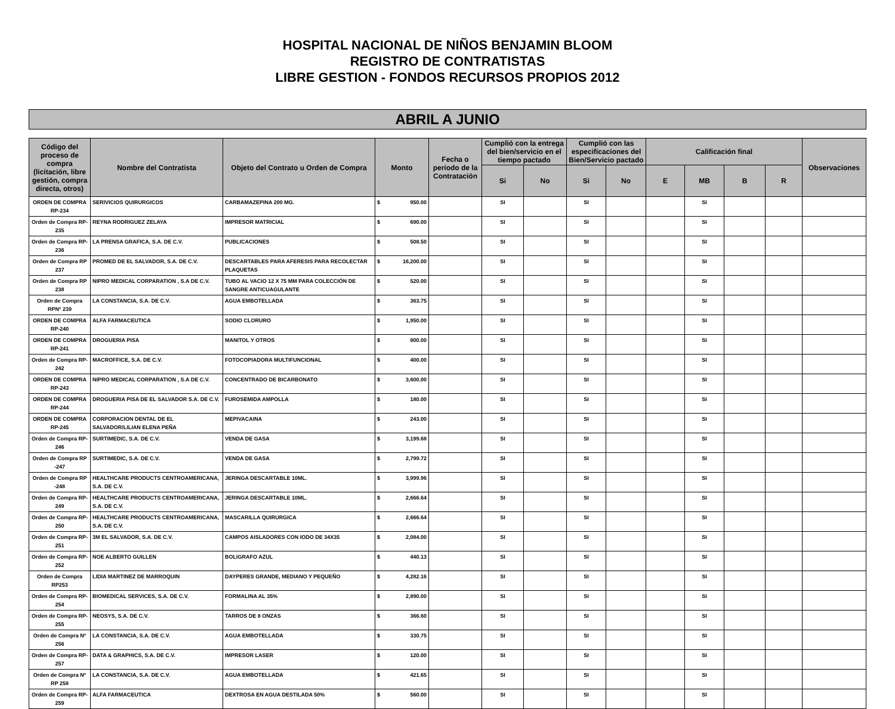HOSPITAL NACIONAL DE NIÑOS BENJAMIN BLOOM
REGISTRO DE CONTRATISTAS
LIBRE GESTION - FONDOS RECURSOS PROPIOS 2012
ABRIL A JUNIO
| Código del proceso de compra (licitación, libre gestión, compra directa, otros) | Nombre del Contratista | Objeto del Contrato u Orden de Compra | Monto | Fecha o período de la Contratación | Cumplió con la entrega del bien/servicio en el tiempo pactado | | Cumplió con las especificaciones del Bien/Servicio pactado | | Calificación final | | | | Observaciones |
| --- | --- | --- | --- | --- | --- | --- | --- | --- | --- | --- | --- | --- | --- |
| | | | | | Si | No | Si | No | E | MB | B | R | |
| ORDEN DE COMPRA RP-234 | SERIVICIOS QUIRURGICOS | CARBAMAZEPINA 200 MG. | $ 950.00 | | SI | | SI | | | SI | | | |
| Orden de Compra RP-235 | REYNA RODRIGUEZ ZELAYA | IMPRESOR MATRICIAL | $ 690.00 | | SI | | SI | | | SI | | | |
| Orden de Compra RP-236 | LA PRENSA GRAFICA, S.A. DE C.V. | PUBLICACIONES | $ 508.50 | | SI | | SI | | | SI | | | |
| Orden de Compra RP 237 | PROMED DE EL SALVADOR, S.A. DE C.V. | DESCARTABLES PARA AFERESIS PARA RECOLECTAR PLAQUETAS | $ 16,200.00 | | SI | | SI | | | SI | | | |
| Orden de Compra RP 238 | NIPRO MEDICAL CORPARATION , S.A DE C.V. | TUBO AL VACIO 12 X 75 MM PARA COLECCIÓN DE SANGRE ANTICUAGULANTE | $ 520.00 | | SI | | SI | | | SI | | | |
| Orden de Compra RPNº 239 | LA CONSTANCIA, S.A. DE C.V. | AGUA EMBOTELLADA | $ 363.75 | | SI | | SI | | | SI | | | |
| ORDEN DE COMPRA RP-240 | ALFA FARMACEUTICA | SODIO CLORURO | $ 1,950.00 | | SI | | SI | | | SI | | | |
| ORDEN DE COMPRA RP-241 | DROGUERIA PISA | MANITOL Y OTROS | $ 800.00 | | SI | | SI | | | SI | | | |
| Orden de Compra RP-242 | MACROFFICE, S.A. DE C.V. | FOTOCOPIADORA MULTIFUNCIONAL | $ 400.00 | | SI | | SI | | | SI | | | |
| ORDEN DE COMPRA RP-243 | NIPRO MEDICAL CORPARATION , S.A DE C.V. | CONCENTRADO DE BICARBONATO | $ 3,600.00 | | SI | | SI | | | SI | | | |
| ORDEN DE COMPRA RP-244 | DROGUERIA PISA DE EL SALVADOR S.A. DE C.V. | FUROSEMIDA AMPOLLA | $ 180.00 | | SI | | SI | | | SI | | | |
| ORDEN DE COMPRA RP-245 | CORPORACION DENTAL DE EL SALVADOR/LILIAN ELENA PEÑA | MEPIVACAINA | $ 243.00 | | SI | | SI | | | SI | | | |
| Orden de Compra RP-246 | SURTIMEDIC, S.A. DE C.V. | VENDA DE GASA | $ 3,199.68 | | SI | | SI | | | SI | | | |
| Orden de Compra RP -247 | SURTIMEDIC, S.A. DE C.V. | VENDA DE GASA | $ 2,799.72 | | SI | | SI | | | SI | | | |
| Orden de Compra RP -248 | HEALTHCARE PRODUCTS CENTROAMERICANA, S.A. DE C.V. | JERINGA DESCARTABLE 10ML. | $ 3,999.96 | | SI | | SI | | | SI | | | |
| Orden de Compra RP-249 | HEALTHCARE PRODUCTS CENTROAMERICANA, S.A. DE C.V. | JERINGA DESCARTABLE 10ML. | $ 2,666.64 | | SI | | SI | | | SI | | | |
| Orden de Compra RP-250 | HEALTHCARE PRODUCTS CENTROAMERICANA, S.A. DE C.V. | MASCARILLA QUIRURGICA | $ 2,666.64 | | SI | | SI | | | SI | | | |
| Orden de Compra RP- 251 | 3M EL SALVADOR, S.A. DE C.V. | CAMPOS AISLADORES CON IODO DE 34X35 | $ 2,084.00 | | SI | | SI | | | SI | | | |
| Orden de Compra RP-252 | NOE ALBERTO GUILLEN | BOLIGRAFO AZUL | $ 440.13 | | SI | | SI | | | SI | | | |
| Orden de Compra RP253 | LIDIA MARTINEZ DE MARROQUIN | DAYPERES GRANDE, MEDIANO Y PEQUEÑO | $ 4,282.16 | | SI | | SI | | | SI | | | |
| Orden de Compra RP- 254 | BIOMEDICAL SERVICES, S.A. DE C.V. | FORMALINA AL 35% | $ 2,890.00 | | SI | | SI | | | SI | | | |
| Orden de Compra RP-255 | NEOSYS, S.A. DE C.V. | TARROS DE 8 ONZAS | $ 366.60 | | SI | | SI | | | SI | | | |
| Orden de Compra Nº 256 | LA CONSTANCIA, S.A. DE C.V. | AGUA EMBOTELLADA | $ 330.75 | | SI | | SI | | | SI | | | |
| Orden de Compra RP-257 | DATA & GRAPHICS, S.A. DE C.V. | IMPRESOR LASER | $ 120.00 | | SI | | SI | | | SI | | | |
| Orden de Compra Nº RP 258 | LA CONSTANCIA, S.A. DE C.V. | AGUA EMBOTELLADA | $ 421.65 | | SI | | SI | | | SI | | | |
| Orden de Compra RP-259 | ALFA FARMACEUTICA | DEXTROSA EN AGUA DESTILADA 50% | $ 560.00 | | SI | | SI | | | SI | | | |